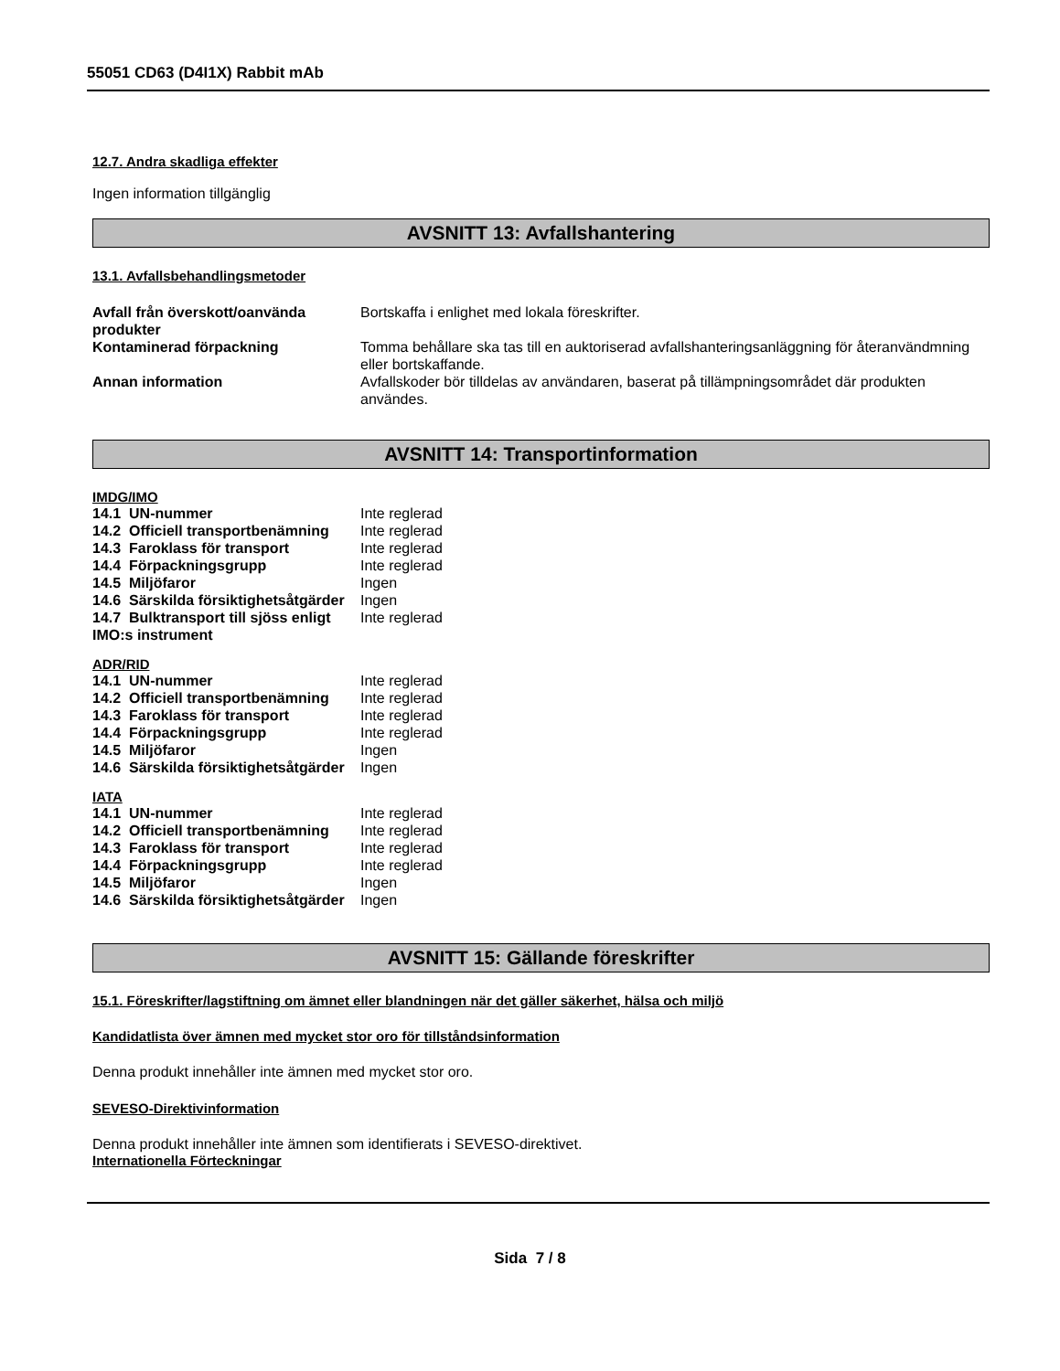55051 CD63 (D4I1X) Rabbit mAb
12.7. Andra skadliga effekter
Ingen information tillgänglig
AVSNITT 13: Avfallshantering
13.1. Avfallsbehandlingsmetoder
| Avfall från överskott/oanvända produkter | Bortskaffa i enlighet med lokala föreskrifter. |
| Kontaminerad förpackning | Tomma behållare ska tas till en auktoriserad avfallshanteringsanläggning för återanvändmning eller bortskaffande. |
| Annan information | Avfallskoder bör tilldelas av användaren, baserat på tillämpningsområdet där produkten användes. |
AVSNITT 14: Transportinformation
IMDG/IMO
| 14.1 UN-nummer | Inte reglerad |
| 14.2 Officiell transportbenämning | Inte reglerad |
| 14.3 Faroklass för transport | Inte reglerad |
| 14.4 Förpackningsgrupp | Inte reglerad |
| 14.5 Miljöfaror | Ingen |
| 14.6 Särskilda försiktighetsåtgärder | Ingen |
| 14.7 Bulktransport till sjöss enligt IMO:s instrument | Inte reglerad |
ADR/RID
| 14.1 UN-nummer | Inte reglerad |
| 14.2 Officiell transportbenämning | Inte reglerad |
| 14.3 Faroklass för transport | Inte reglerad |
| 14.4 Förpackningsgrupp | Inte reglerad |
| 14.5 Miljöfaror | Ingen |
| 14.6 Särskilda försiktighetsåtgärder | Ingen |
IATA
| 14.1 UN-nummer | Inte reglerad |
| 14.2 Officiell transportbenämning | Inte reglerad |
| 14.3 Faroklass för transport | Inte reglerad |
| 14.4 Förpackningsgrupp | Inte reglerad |
| 14.5 Miljöfaror | Ingen |
| 14.6 Särskilda försiktighetsåtgärder | Ingen |
AVSNITT 15: Gällande föreskrifter
15.1. Föreskrifter/lagstiftning om ämnet eller blandningen när det gäller säkerhet, hälsa och miljö
Kandidatlista över ämnen med mycket stor oro för tillståndsinformation
Denna produkt innehåller inte ämnen med mycket stor oro.
SEVESO-Direktivinformation
Denna produkt innehåller inte ämnen som identifierats i SEVESO-direktivet.
Internationella Förteckningar
Sida 7 / 8